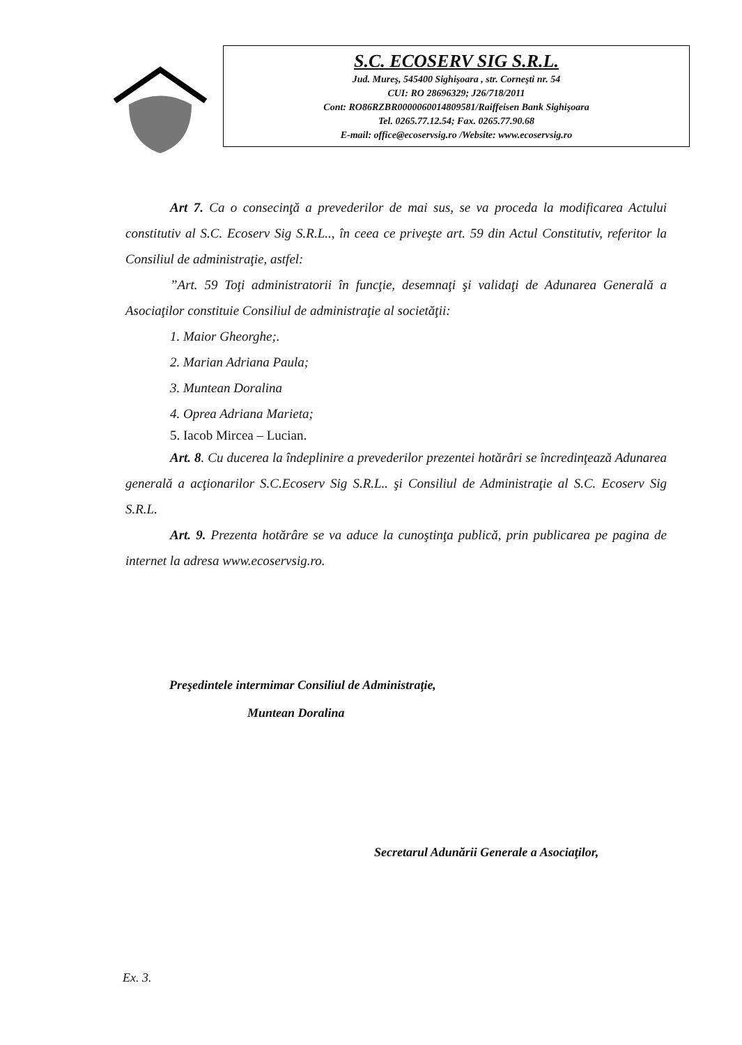S.C. ECOSERV SIG S.R.L.
Jud. Mureş, 545400 Sighişoara , str. Corneşti nr. 54
CUI: RO 28696329; J26/718/2011
Cont: RO86RZBR0000060014809581/Raiffeisen Bank Sighişoara
Tel. 0265.77.12.54; Fax. 0265.77.90.68
E-mail: office@ecoservsig.ro /Website: www.ecoservsig.ro
Art 7. Ca o consecinţă a prevederilor de mai sus, se va proceda la modificarea Actului constitutiv al S.C. Ecoserv Sig S.R.L.., în ceea ce priveşte art. 59 din Actul Constitutiv, referitor la Consiliul de administraţie, astfel:
”Art. 59 Toţi administratorii în funcţie, desemnaţi şi validaţi de Adunarea Generală a Asociaţilor constituie Consiliul de administraţie al societăţii:
1. Maior Gheorghe;.
2. Marian Adriana Paula;
3. Muntean Doralina
4. Oprea Adriana Marieta;
5. Iacob Mircea – Lucian.
Art. 8. Cu ducerea la îndeplinire a prevederilor prezentei hotărâri se încredinţează Adunarea generală a acţionarilor S.C.Ecoserv Sig S.R.L.. şi Consiliul de Administraţie al S.C. Ecoserv Sig S.R.L.
Art. 9. Prezenta hotărâre se va aduce la cunoştinţa publică, prin publicarea pe pagina de internet la adresa www.ecoservsig.ro.
Preşedintele intermimar Consiliul de Administraţie,
Muntean Doralina
Secretarul Adunării Generale a Asociaţilor,
Ex. 3.